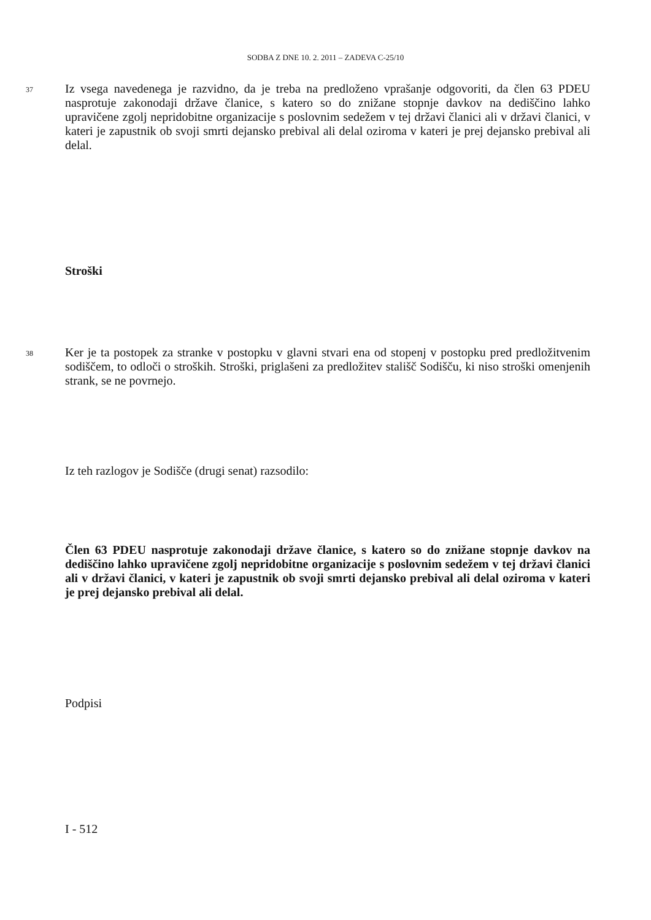SODBA Z DNE 10. 2. 2011 – ZADEVA C-25/10
37 Iz vsega navedenega je razvidno, da je treba na predloženo vprašanje odgovoriti, da člen 63 PDEU nasprotuje zakonodaji države članice, s katero so do znižane stopnje davkov na dediščino lahko upravičene zgolj nepridobitne organizacije s poslovnim sedežem v tej državi članici ali v državi članici, v kateri je zapustnik ob svoji smrti dejansko prebival ali delal oziroma v kateri je prej dejansko prebival ali delal.
Stroški
38 Ker je ta postopek za stranke v postopku v glavni stvari ena od stopenj v postopku pred predložitvenim sodiščem, to odloči o stroških. Stroški, priglašeni za predložitev stališč Sodišču, ki niso stroški omenjenih strank, se ne povrnejo.
Iz teh razlogov je Sodišče (drugi senat) razsodilo:
Člen 63 PDEU nasprotuje zakonodaji države članice, s katero so do znižane stopnje davkov na dediščino lahko upravičene zgolj nepridobitne organizacije s poslovnim sedežem v tej državi članici ali v državi članici, v kateri je zapustnik ob svoji smrti dejansko prebival ali delal oziroma v kateri je prej dejansko prebival ali delal.
Podpisi
I - 512